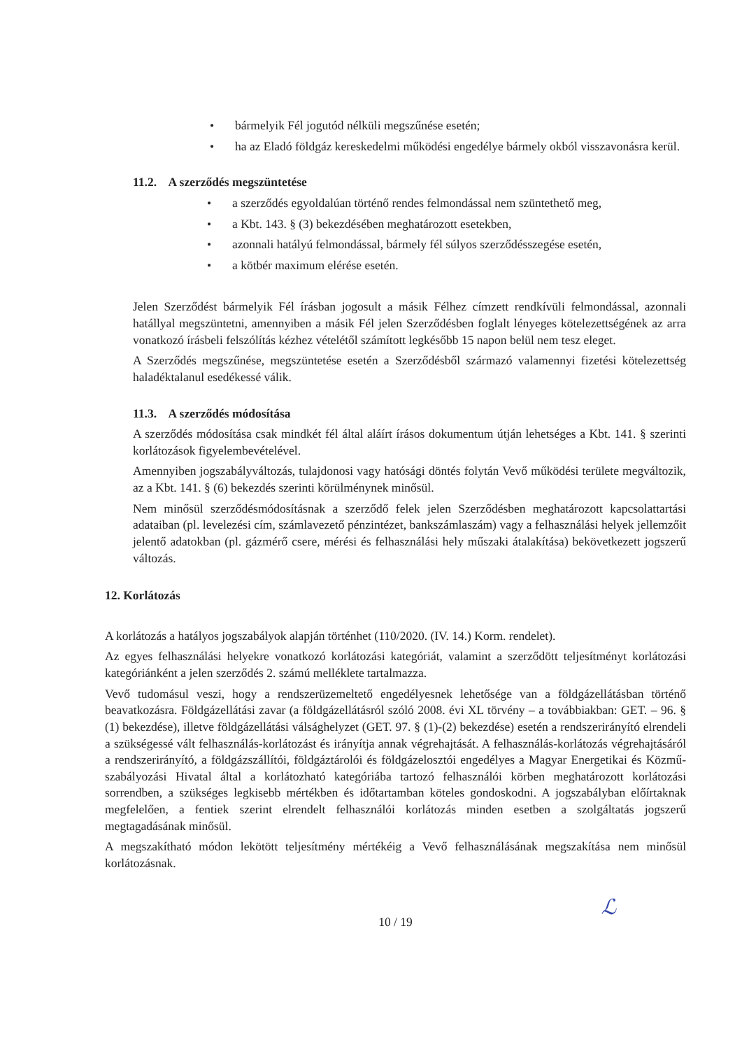• bármelyik Fél jogutód nélküli megszűnése esetén;
• ha az Eladó földgáz kereskedelmi működési engedélye bármely okból visszavonásra kerül.
11.2. A szerződés megszüntetése
• a szerződés egyoldalúan történő rendes felmondással nem szüntethető meg,
• a Kbt. 143. § (3) bekezdésében meghatározott esetekben,
• azonnali hatályú felmondással, bármely fél súlyos szerződésszegése esetén,
• a kötbér maximum elérése esetén.
Jelen Szerződést bármelyik Fél írásban jogosult a másik Félhez címzett rendkívüli felmondással, azonnali hatállyal megszüntetni, amennyiben a másik Fél jelen Szerződésben foglalt lényeges kötelezettségének az arra vonatkozó írásbeli felszólítás kézhez vételétől számított legkésőbb 15 napon belül nem tesz eleget.
A Szerződés megszűnése, megszüntetése esetén a Szerződésből származó valamennyi fizetési kötelezettség haladéktalanul esedékessé válik.
11.3. A szerződés módosítása
A szerződés módosítása csak mindkét fél által aláírt írásos dokumentum útján lehetséges a Kbt. 141. § szerinti korlátozások figyelembevételével.
Amennyiben jogszabályváltozás, tulajdonosi vagy hatósági döntés folytán Vevő működési területe megváltozik, az a Kbt. 141. § (6) bekezdés szerinti körülménynek minősül.
Nem minősül szerződésmódosításnak a szerződő felek jelen Szerződésben meghatározott kapcsolattartási adataiban (pl. levelezési cím, számlavezető pénzintézet, bankszámlaszám) vagy a felhasználási helyek jellemzőit jelentő adatokban (pl. gázmérő csere, mérési és felhasználási hely műszaki átalakítása) bekövetkezett jogszerű változás.
12. Korlátozás
A korlátozás a hatályos jogszabályok alapján történhet (110/2020. (IV. 14.) Korm. rendelet).
Az egyes felhasználási helyekre vonatkozó korlátozási kategóriát, valamint a szerződött teljesítményt korlátozási kategóriánként a jelen szerződés 2. számú melléklete tartalmazza.
Vevő tudomásul veszi, hogy a rendszerüzemeltető engedélyesnek lehetősége van a földgázellátásban történő beavatkozásra. Földgázellátási zavar (a földgázellátásról szóló 2008. évi XL törvény – a továbbiakban: GET. – 96. § (1) bekezdése), illetve földgázellátási válsághelyzet (GET. 97. § (1)-(2) bekezdése) esetén a rendszerirányító elrendeli a szükségessé vált felhasználás-korlátozást és irányítja annak végrehajtását. A felhasználás-korlátozás végrehajtásáról a rendszerirányító, a földgázszállítói, földgáztárolói és földgázelosztói engedélyes a Magyar Energetikai és Közmű-szabályozási Hivatal által a korlátozható kategóriába tartozó felhasználói körben meghatározott korlátozási sorrendben, a szükséges legkisebb mértékben és időtartamban köteles gondoskodni. A jogszabályban előírtaknak megfelelően, a fentiek szerint elrendelt felhasználói korlátozás minden esetben a szolgáltatás jogszerű megtagadásának minősül.
A megszakítható módon lekötött teljesítmény mértékéig a Vevő felhasználásának megszakítása nem minősül korlátozásnak.
10 / 19
ℒ